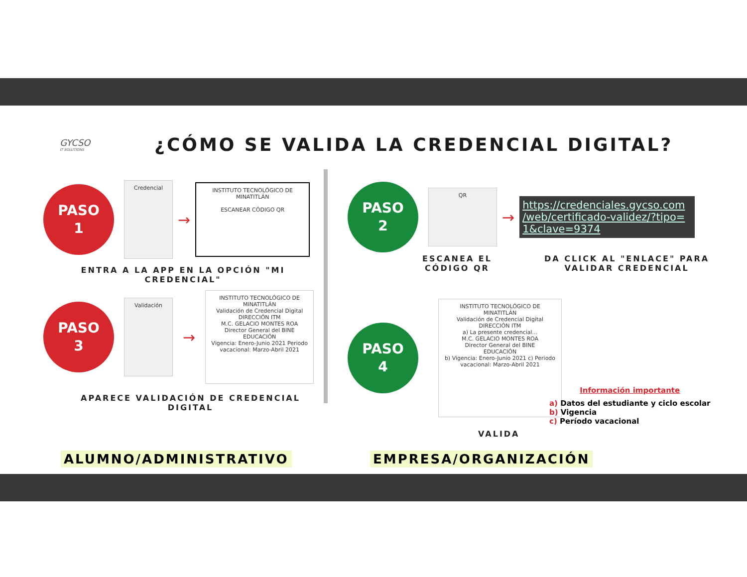GYCSO
IT SOLUTIONS
¿CÓMO SE VALIDA LA CREDENCIAL DIGITAL?
PASO
1
Credencial
→
INSTITUTO TECNOLÓGICO DE MINATITLÁN
ESCANEAR CÓDIGO QR
ENTRA A LA APP EN LA OPCIÓN "MI CREDENCIAL"
PASO
3
Validación
→
INSTITUTO TECNOLÓGICO DE MINATITLÁN
Validación de Credencial Digital
DIRECCIÓN ITM
M.C. GELACIO MONTES ROA
Director General del BINE
EDUCACIÓN
Vigencia: Enero-Junio 2021 Periodo vacacional: Marzo-Abril 2021
APARECE VALIDACIÓN DE CREDENCIAL DIGITAL
ALUMNO/ADMINISTRATIVO
PASO
2
QR
→
https://credenciales.gycso.com /web/certificado-validez/?tipo= 1&clave=9374
ESCANEA EL
CÓDIGO QR
DA CLICK AL "ENLACE" PARA
VALIDAR CREDENCIAL
PASO
4
INSTITUTO TECNOLÓGICO DE MINATITLÁN
Validación de Credencial Digital
DIRECCIÓN ITM
a) La presente credencial...
M.C. GELACIO MONTES ROA
Director General del BINE
EDUCACIÓN
b) Vigencia: Enero-Junio 2021 c) Periodo vacacional: Marzo-Abril 2021
Información importante
a) Datos del estudiante y ciclo escolar
b) Vigencia
c) Período vacacional
VALIDA
EMPRESA/ORGANIZACIÓN